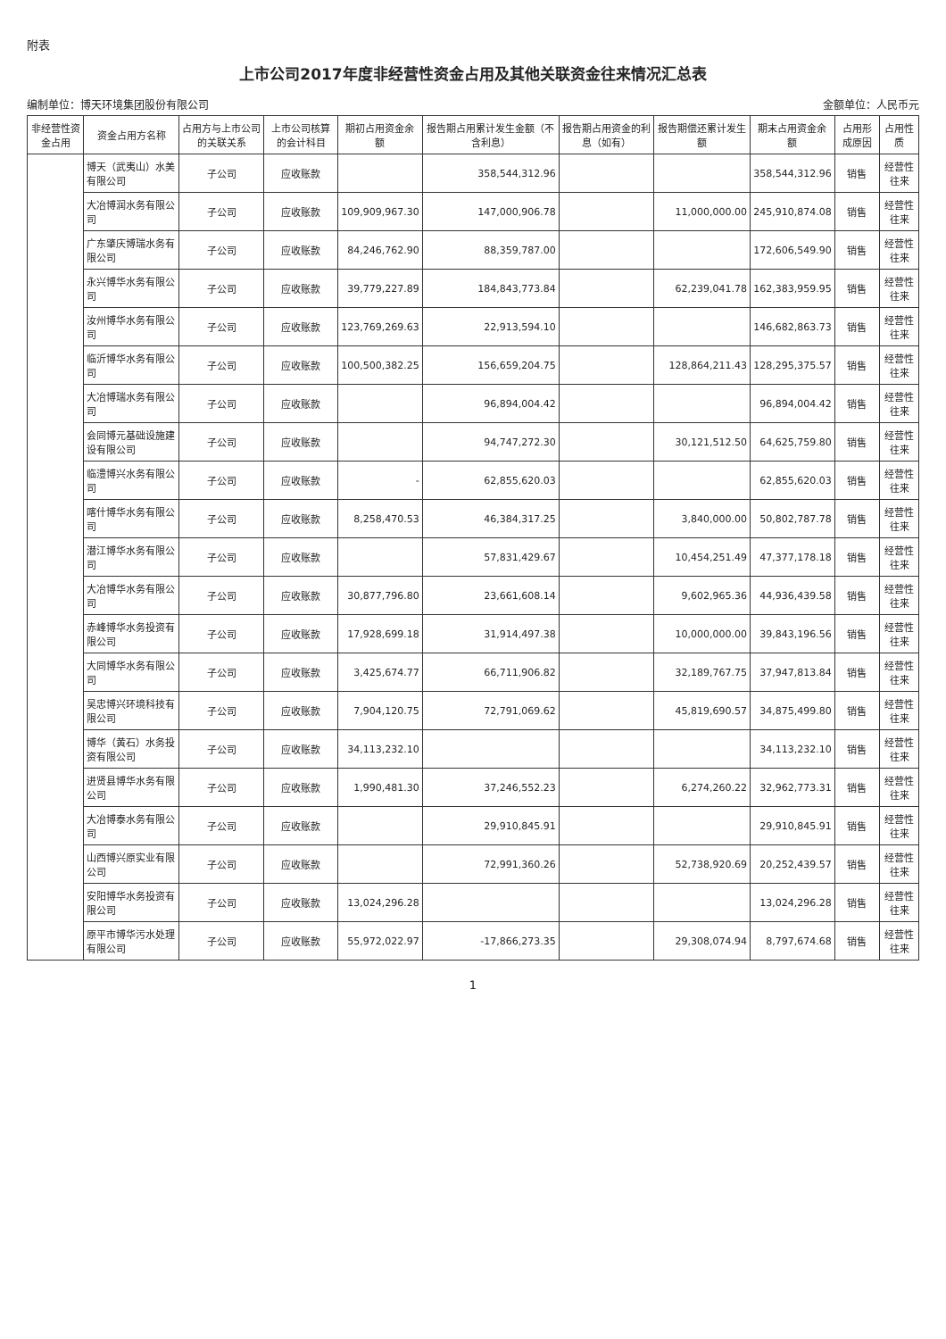附表
上市公司2017年度非经营性资金占用及其他关联资金往来情况汇总表
编制单位：博天环境集团股份有限公司 金额单位：人民币元
| 非经营性资金占用 | 资金占用方名称 | 占用方与上市公司的关联关系 | 上市公司核算的会计科目 | 期初占用资金余额 | 报告期占用累计发生金额（不含利息） | 报告期占用资金的利息（如有） | 报告期偿还累计发生额 | 期末占用资金余额 | 占用形成原因 | 占用性质 |
| --- | --- | --- | --- | --- | --- | --- | --- | --- | --- | --- |
| | 博天（武夷山）水美有限公司 | 子公司 | 应收账款 | | 358,544,312.96 | | | 358,544,312.96 | 销售 | 经营性往来 |
| | 大冶博润水务有限公司 | 子公司 | 应收账款 | 109,909,967.30 | 147,000,906.78 | | 11,000,000.00 | 245,910,874.08 | 销售 | 经营性往来 |
| | 广东肇庆博瑞水务有限公司 | 子公司 | 应收账款 | 84,246,762.90 | 88,359,787.00 | | | 172,606,549.90 | 销售 | 经营性往来 |
| | 永兴博华水务有限公司 | 子公司 | 应收账款 | 39,779,227.89 | 184,843,773.84 | | 62,239,041.78 | 162,383,959.95 | 销售 | 经营性往来 |
| | 汝州博华水务有限公司 | 子公司 | 应收账款 | 123,769,269.63 | 22,913,594.10 | | | 146,682,863.73 | 销售 | 经营性往来 |
| | 临沂博华水务有限公司 | 子公司 | 应收账款 | 100,500,382.25 | 156,659,204.75 | | 128,864,211.43 | 128,295,375.57 | 销售 | 经营性往来 |
| | 大冶博瑞水务有限公司 | 子公司 | 应收账款 | | 96,894,004.42 | | | 96,894,004.42 | 销售 | 经营性往来 |
| | 会同博元基础设施建设有限公司 | 子公司 | 应收账款 | | 94,747,272.30 | | 30,121,512.50 | 64,625,759.80 | 销售 | 经营性往来 |
| | 临澧博兴水务有限公司 | 子公司 | 应收账款 | - | 62,855,620.03 | | | 62,855,620.03 | 销售 | 经营性往来 |
| | 喀什博华水务有限公司 | 子公司 | 应收账款 | 8,258,470.53 | 46,384,317.25 | | 3,840,000.00 | 50,802,787.78 | 销售 | 经营性往来 |
| | 潜江博华水务有限公司 | 子公司 | 应收账款 | | 57,831,429.67 | | 10,454,251.49 | 47,377,178.18 | 销售 | 经营性往来 |
| | 大冶博华水务有限公司 | 子公司 | 应收账款 | 30,877,796.80 | 23,661,608.14 | | 9,602,965.36 | 44,936,439.58 | 销售 | 经营性往来 |
| | 赤峰博华水务投资有限公司 | 子公司 | 应收账款 | 17,928,699.18 | 31,914,497.38 | | 10,000,000.00 | 39,843,196.56 | 销售 | 经营性往来 |
| | 大同博华水务有限公司 | 子公司 | 应收账款 | 3,425,674.77 | 66,711,906.82 | | 32,189,767.75 | 37,947,813.84 | 销售 | 经营性往来 |
| | 吴忠博兴环境科技有限公司 | 子公司 | 应收账款 | 7,904,120.75 | 72,791,069.62 | | 45,819,690.57 | 34,875,499.80 | 销售 | 经营性往来 |
| | 博华（黄石）水务投资有限公司 | 子公司 | 应收账款 | 34,113,232.10 | | | | 34,113,232.10 | 销售 | 经营性往来 |
| | 进贤县博华水务有限公司 | 子公司 | 应收账款 | 1,990,481.30 | 37,246,552.23 | | 6,274,260.22 | 32,962,773.31 | 销售 | 经营性往来 |
| | 大冶博泰水务有限公司 | 子公司 | 应收账款 | | 29,910,845.91 | | | 29,910,845.91 | 销售 | 经营性往来 |
| | 山西博兴原实业有限公司 | 子公司 | 应收账款 | | 72,991,360.26 | | 52,738,920.69 | 20,252,439.57 | 销售 | 经营性往来 |
| | 安阳博华水务投资有限公司 | 子公司 | 应收账款 | 13,024,296.28 | | | | 13,024,296.28 | 销售 | 经营性往来 |
| | 原平市博华污水处理有限公司 | 子公司 | 应收账款 | 55,972,022.97 | -17,866,273.35 | | 29,308,074.94 | 8,797,674.68 | 销售 | 经营性往来 |
1